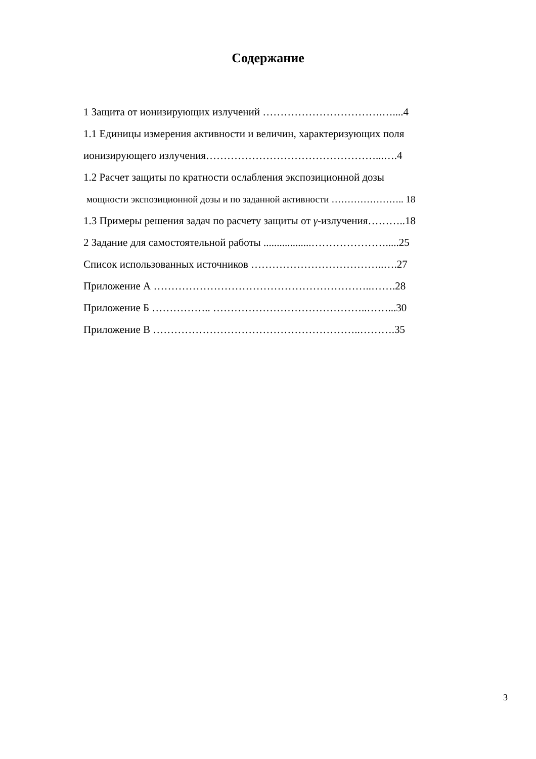Содержание
1 Защита от ионизирующих излучений …………………………….…....4
1.1 Единицы измерения активности и величин, характеризующих поля
ионизирующего излучения…………………………………………...….4
1.2 Расчет защиты по кратности ослабления экспозиционной дозы
мощности экспозиционной дозы и по заданной активности ………………….. 18
1.3 Примеры решения задач по расчету защиты от γ-излучения………..18
2 Задание для самостоятельной работы ..................………………….....25
Список использованных источников ………………………………..….27
Приложение А ……………………………………………………..…….28
Приложение Б …………….. ……………………………………..……...30
Приложение В …………………………………………………..……….35
3